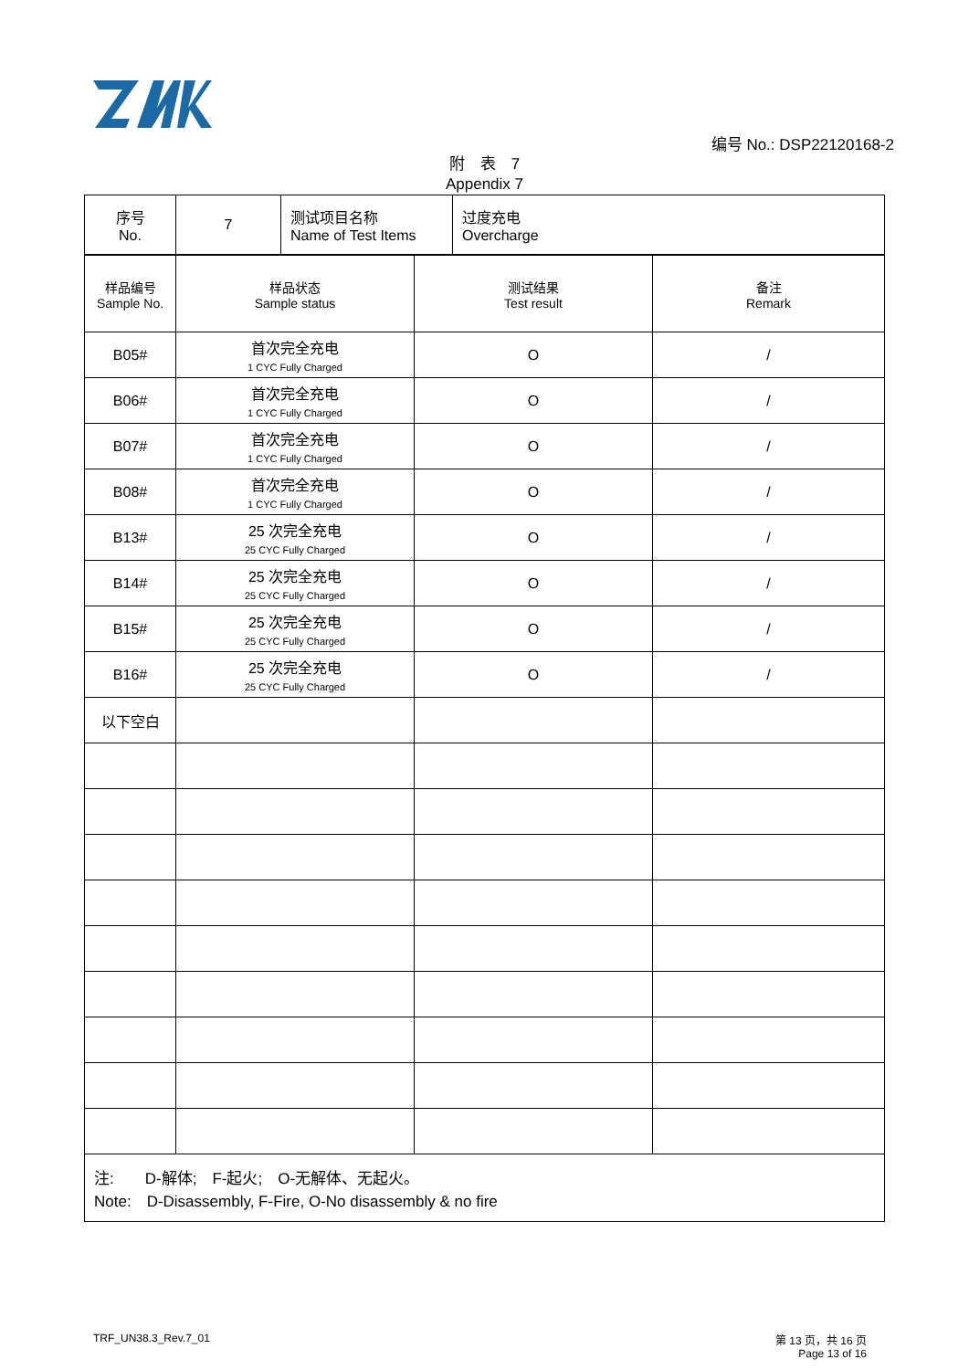编号 No.: DSP22120168-2
附　表　7
Appendix 7
| 序号 No. | 7 | 测试项目名称 Name of Test Items | 过度充电 Overcharge |
| 样品编号 Sample No. | 样品状态 Sample status | 测试结果 Test result | 备注 Remark |
| B05# | 首次完全充电 1 CYC Fully Charged | O | / |
| B06# | 首次完全充电 1 CYC Fully Charged | O | / |
| B07# | 首次完全充电 1 CYC Fully Charged | O | / |
| B08# | 首次完全充电 1 CYC Fully Charged | O | / |
| B13# | 25 次完全充电 25 CYC Fully Charged | O | / |
| B14# | 25 次完全充电 25 CYC Fully Charged | O | / |
| B15# | 25 次完全充电 25 CYC Fully Charged | O | / |
| B16# | 25 次完全充电 25 CYC Fully Charged | O | / |
| 以下空白 | | | |
| 注: D-解体; F-起火; O-无解体、无起火。 Note: D-Disassembly, F-Fire, O-No disassembly & no fire | | | |
TRF_UN38.3_Rev.7_01 第 13 页，共 16 页
Page 13 of 16